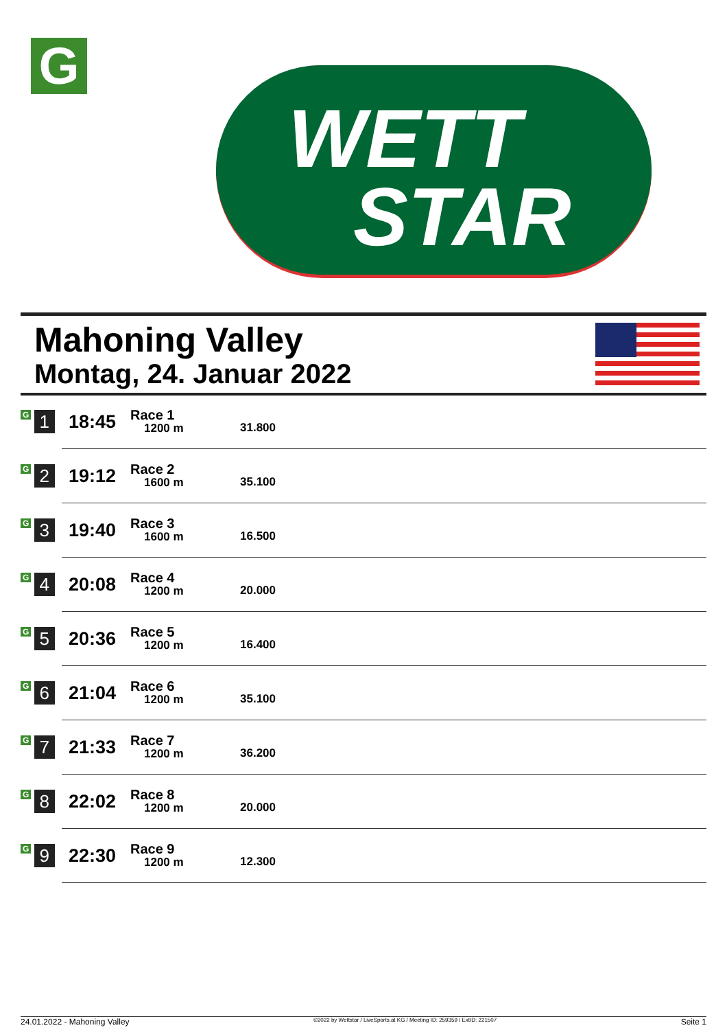G
WETT
STAR
Mahoning Valley
Montag, 24. Januar 2022
| G 1 | 18:45 | Race 1 1200 m | 31.800 |
| G 2 | 19:12 | Race 2 1600 m | 35.100 |
| G 3 | 19:40 | Race 3 1600 m | 16.500 |
| G 4 | 20:08 | Race 4 1200 m | 20.000 |
| G 5 | 20:36 | Race 5 1200 m | 16.400 |
| G 6 | 21:04 | Race 6 1200 m | 35.100 |
| G 7 | 21:33 | Race 7 1200 m | 36.200 |
| G 8 | 22:02 | Race 8 1200 m | 20.000 |
| G 9 | 22:30 | Race 9 1200 m | 12.300 |
24.01.2022 - Mahoning Valley ©2022 by Wettstar / LiveSports.at KG / Meeting ID: 259359 / ExtID: 221507 Seite 1